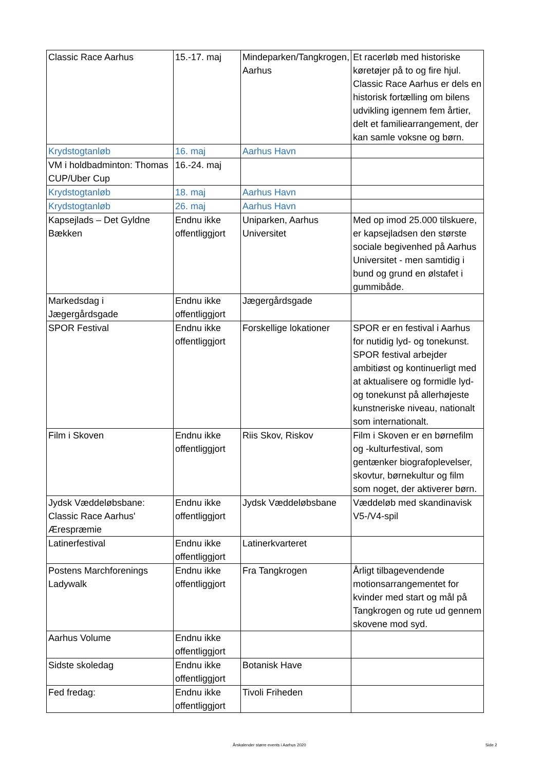| Classic Race Aarhus | 15.-17. maj | Mindeparken/Tangkrogen, Aarhus | Et racerløb med historiske køretøjer på to og fire hjul. Classic Race Aarhus er dels en historisk fortælling om bilens udvikling igennem fem årtier, delt et familiearrangement, der kan samle voksne og børn. |
| Krydstogtanløb | 16. maj | Aarhus Havn | |
| VM i holdbadminton: Thomas CUP/Uber Cup | 16.-24. maj | | |
| Krydstogtanløb | 18. maj | Aarhus Havn | |
| Krydstogtanløb | 26. maj | Aarhus Havn | |
| Kapsejlads – Det Gyldne Bækken | Endnu ikke offentliggjort | Uniparken, Aarhus Universitet | Med op imod 25.000 tilskuere, er kapsejladsen den største sociale begivenhed på Aarhus Universitet - men samtidig i bund og grund en ølstafet i gummibåde. |
| Markedsdag i Jægergårdsgade | Endnu ikke offentliggjort | Jægergårdsgade | |
| SPOR Festival | Endnu ikke offentliggjort | Forskellige lokationer | SPOR er en festival i Aarhus for nutidig lyd- og tonekunst. SPOR festival arbejder ambitiøst og kontinuerligt med at aktualisere og formidle lyd- og tonekunst på allerhøjeste kunstneriske niveau, nationalt som internationalt. |
| Film i Skoven | Endnu ikke offentliggjort | Riis Skov, Riskov | Film i Skoven er en børnefilm og -kulturfestival, som gentænker biografoplevelser, skovtur, børnekultur og film som noget, der aktiverer børn. |
| Jydsk Væddeløbsbane: Classic Race Aarhus' Ærespræmie | Endnu ikke offentliggjort | Jydsk Væddeløbsbane | Væddeløb med skandinavisk V5-/V4-spil |
| Latinerfestival | Endnu ikke offentliggjort | Latinerkvarteret | |
| Postens Marchforenings Ladywalk | Endnu ikke offentliggjort | Fra Tangkrogen | Årligt tilbagevendende motionsarrangementet for kvinder med start og mål på Tangkrogen og rute ud gennem skovene mod syd. |
| Aarhus Volume | Endnu ikke offentliggjort | | |
| Sidste skoledag | Endnu ikke offentliggjort | Botanisk Have | |
| Fed fredag: | Endnu ikke offentliggjort | Tivoli Friheden | |
Årskalender større events i Aarhus 2020 Side 2